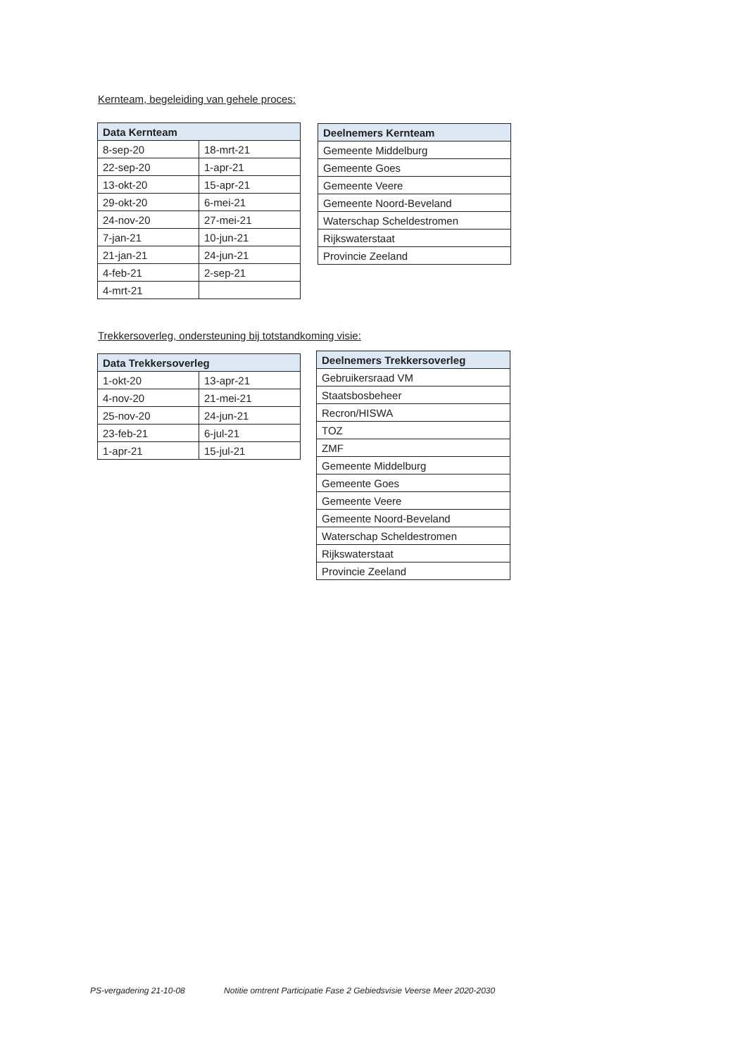Kernteam, begeleiding van gehele proces:
| Data Kernteam | |
| --- | --- |
| 8-sep-20 | 18-mrt-21 |
| 22-sep-20 | 1-apr-21 |
| 13-okt-20 | 15-apr-21 |
| 29-okt-20 | 6-mei-21 |
| 24-nov-20 | 27-mei-21 |
| 7-jan-21 | 10-jun-21 |
| 21-jan-21 | 24-jun-21 |
| 4-feb-21 | 2-sep-21 |
| 4-mrt-21 | |
| Deelnemers Kernteam |
| --- |
| Gemeente Middelburg |
| Gemeente Goes |
| Gemeente Veere |
| Gemeente Noord-Beveland |
| Waterschap Scheldestromen |
| Rijkswaterstaat |
| Provincie Zeeland |
Trekkersoverleg, ondersteuning bij totstandkoming visie:
| Data Trekkersoverleg | |
| --- | --- |
| 1-okt-20 | 13-apr-21 |
| 4-nov-20 | 21-mei-21 |
| 25-nov-20 | 24-jun-21 |
| 23-feb-21 | 6-jul-21 |
| 1-apr-21 | 15-jul-21 |
| Deelnemers Trekkersoverleg |
| --- |
| Gebruikersraad VM |
| Staatsbosbeheer |
| Recron/HISWA |
| TOZ |
| ZMF |
| Gemeente Middelburg |
| Gemeente Goes |
| Gemeente Veere |
| Gemeente Noord-Beveland |
| Waterschap Scheldestromen |
| Rijkswaterstaat |
| Provincie Zeeland |
PS-vergadering 21-10-08 Notitie omtrent Participatie Fase 2 Gebiedsvisie Veerse Meer 2020-2030